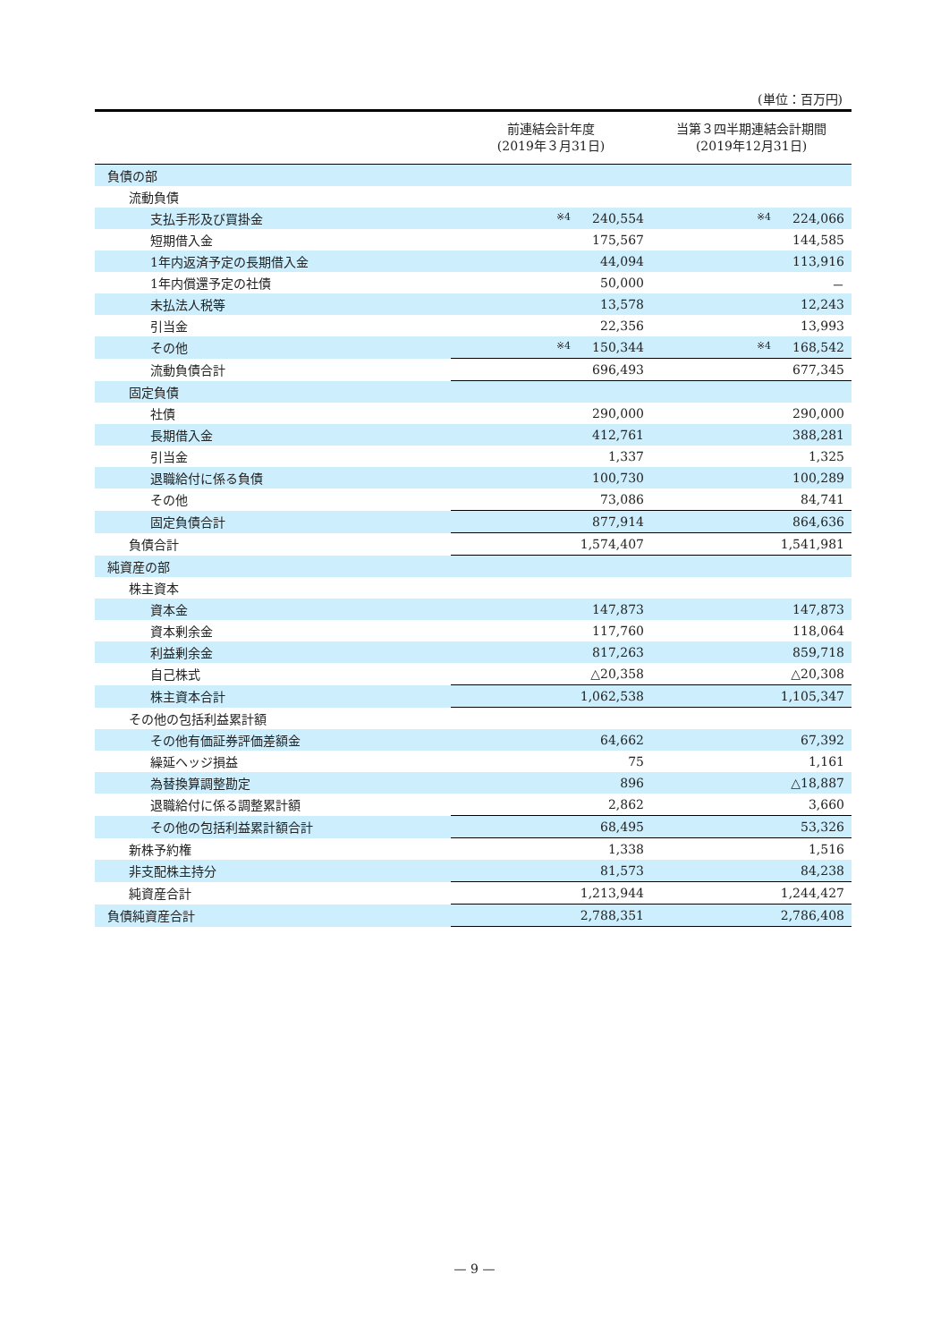(単位：百万円)
| | 前連結会計年度 (2019年３月31日) | 当第３四半期連結会計期間 (2019年12月31日) |
| --- | --- | --- |
| 負債の部 | | |
| 流動負債 | | |
| 支払手形及び買掛金 | ※4 240,554 | ※4 224,066 |
| 短期借入金 | 175,567 | 144,585 |
| 1年内返済予定の長期借入金 | 44,094 | 113,916 |
| 1年内償還予定の社債 | 50,000 | － |
| 未払法人税等 | 13,578 | 12,243 |
| 引当金 | 22,356 | 13,993 |
| その他 | ※4 150,344 | ※4 168,542 |
| 流動負債合計 | 696,493 | 677,345 |
| 固定負債 | | |
| 社債 | 290,000 | 290,000 |
| 長期借入金 | 412,761 | 388,281 |
| 引当金 | 1,337 | 1,325 |
| 退職給付に係る負債 | 100,730 | 100,289 |
| その他 | 73,086 | 84,741 |
| 固定負債合計 | 877,914 | 864,636 |
| 負債合計 | 1,574,407 | 1,541,981 |
| 純資産の部 | | |
| 株主資本 | | |
| 資本金 | 147,873 | 147,873 |
| 資本剰余金 | 117,760 | 118,064 |
| 利益剰余金 | 817,263 | 859,718 |
| 自己株式 | △20,358 | △20,308 |
| 株主資本合計 | 1,062,538 | 1,105,347 |
| その他の包括利益累計額 | | |
| その他有価証券評価差額金 | 64,662 | 67,392 |
| 繰延ヘッジ損益 | 75 | 1,161 |
| 為替換算調整勘定 | 896 | △18,887 |
| 退職給付に係る調整累計額 | 2,862 | 3,660 |
| その他の包括利益累計額合計 | 68,495 | 53,326 |
| 新株予約権 | 1,338 | 1,516 |
| 非支配株主持分 | 81,573 | 84,238 |
| 純資産合計 | 1,213,944 | 1,244,427 |
| 負債純資産合計 | 2,788,351 | 2,786,408 |
— 9 —